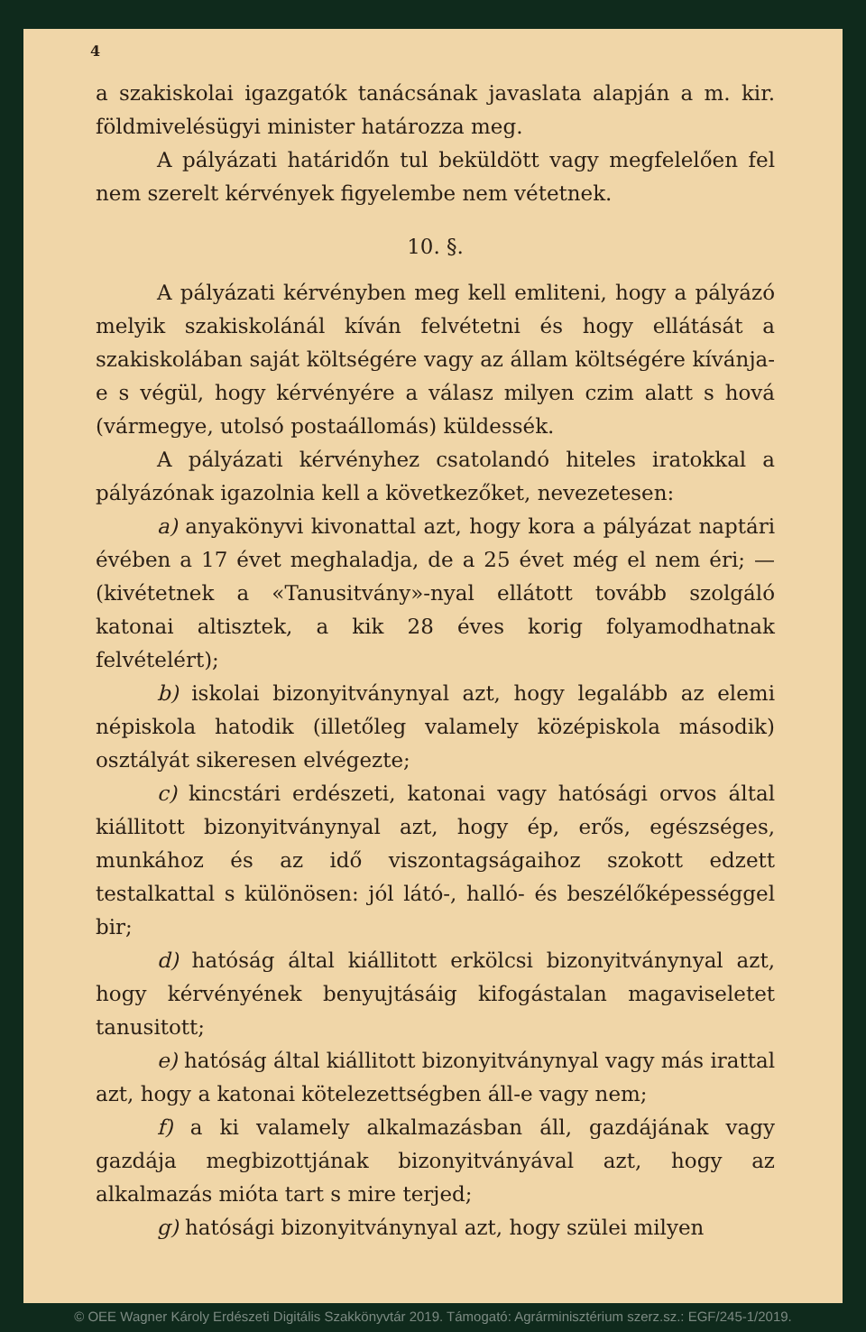4
a szakiskolai igazgatók tanácsának javaslata alapján a m. kir. földmivelésügyi minister határozza meg.
A pályázati határidőn tul beküldött vagy megfelelően fel nem szerelt kérvények figyelembe nem vétetnek.
10. §.
A pályázati kérvényben meg kell emliteni, hogy a pályázó melyik szakiskolánál kíván felvétetni és hogy ellátását a szakiskolában saját költségére vagy az állam költségére kívánja-e s végül, hogy kérvényére a válasz milyen czim alatt s hová (vármegye, utolsó postaállomás) küldessék.
A pályázati kérvényhez csatolandó hiteles iratokkal a pályázónak igazolnia kell a következőket, nevezetesen:
a) anyakönyvi kivonattal azt, hogy kora a pályázat naptári évében a 17 évet meghaladja, de a 25 évet még el nem éri; — (kivétetnek a «Tanusitvány»-nyal ellátott tovább szolgáló katonai altisztek, a kik 28 éves korig folyamodhatnak felvételért);
b) iskolai bizonyitványnyal azt, hogy legalább az elemi népiskola hatodik (illetőleg valamely középiskola második) osztályát sikeresen elvégezte;
c) kincstári erdészeti, katonai vagy hatósági orvos által kiállitott bizonyitványnyal azt, hogy ép, erős, egészséges, munkához és az idő viszontagságaihoz szokott edzett testalkattal s különösen: jól látó-, halló- és beszélőképességgel bir;
d) hatóság által kiállitott erkölcsi bizonyitványnyal azt, hogy kérvényének benyujtásáig kifogástalan magaviseletet tanusitott;
e) hatóság által kiállitott bizonyitványnyal vagy más irattal azt, hogy a katonai kötelezettségben áll-e vagy nem;
f) a ki valamely alkalmazásban áll, gazdájának vagy gazdája megbizottjának bizonyitványával azt, hogy az alkalmazás mióta tart s mire terjed;
g) hatósági bizonyitványnyal azt, hogy szülei milyen
© OEE Wagner Károly Erdészeti Digitális Szakkönyvtár 2019. Támogató: Agrárminisztérium szerz.sz.: EGF/245-1/2019.